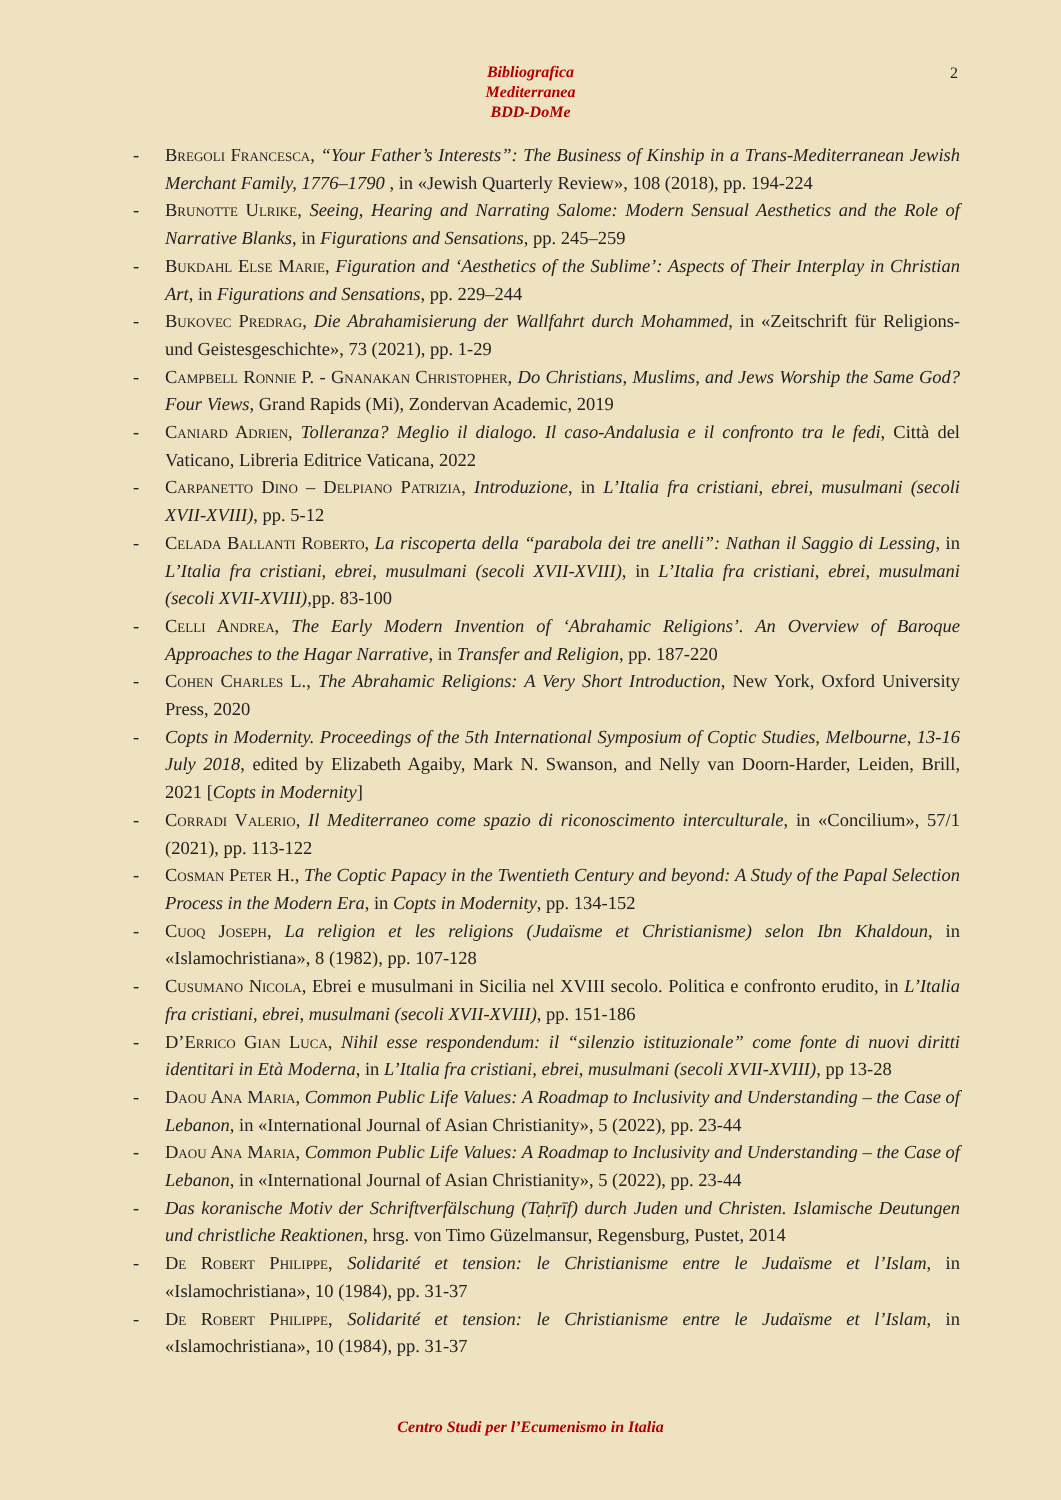Bibliografica
Mediterranea
BDD-DoMe
2
- Bregoli Francesca, “Your Father’s Interests”: The Business of Kinship in a Trans-Mediterranean Jewish Merchant Family, 1776–1790 , in «Jewish Quarterly Review», 108 (2018), pp. 194-224
- Brunotte Ulrike, Seeing, Hearing and Narrating Salome: Modern Sensual Aesthetics and the Role of Narrative Blanks, in Figurations and Sensations, pp. 245–259
- Bukdahl Else Marie, Figuration and ‘Aesthetics of the Sublime’: Aspects of Their Interplay in Christian Art, in Figurations and Sensations, pp. 229–244
- Bukovec Predrag, Die Abrahamisierung der Wallfahrt durch Mohammed, in «Zeitschrift für Religions- und Geistesgeschichte», 73 (2021), pp. 1-29
- Campbell Ronnie P. - Gnanakan Christopher, Do Christians, Muslims, and Jews Worship the Same God? Four Views, Grand Rapids (Mi), Zondervan Academic, 2019
- Caniard Adrien, Tolleranza? Meglio il dialogo. Il caso-Andalusia e il confronto tra le fedi, Città del Vaticano, Libreria Editrice Vaticana, 2022
- Carpanetto Dino – Delpiano Patrizia, Introduzione, in L’Italia fra cristiani, ebrei, musulmani (secoli XVII-XVIII), pp. 5-12
- Celada Ballanti Roberto, La riscoperta della “parabola dei tre anelli”: Nathan il Saggio di Lessing, in L’Italia fra cristiani, ebrei, musulmani (secoli XVII-XVIII), in L’Italia fra cristiani, ebrei, musulmani (secoli XVII-XVIII),pp. 83-100
- Celli Andrea, The Early Modern Invention of ‘Abrahamic Religions’. An Overview of Baroque Approaches to the Hagar Narrative, in Transfer and Religion, pp. 187-220
- Cohen Charles L., The Abrahamic Religions: A Very Short Introduction, New York, Oxford University Press, 2020
- Copts in Modernity. Proceedings of the 5th International Symposium of Coptic Studies, Melbourne, 13-16 July 2018, edited by Elizabeth Agaiby, Mark N. Swanson, and Nelly van Doorn-Harder, Leiden, Brill, 2021 [Copts in Modernity]
- Corradi Valerio, Il Mediterraneo come spazio di riconoscimento interculturale, in «Concilium», 57/1 (2021), pp. 113-122
- Cosman Peter H., The Coptic Papacy in the Twentieth Century and beyond: A Study of the Papal Selection Process in the Modern Era, in Copts in Modernity, pp. 134-152
- Cuoq Joseph, La religion et les religions (Judaïsme et Christianisme) selon Ibn Khaldoun, in «Islamochristiana», 8 (1982), pp. 107-128
- Cusumano Nicola, Ebrei e musulmani in Sicilia nel XVIII secolo. Politica e confronto erudito, in L’Italia fra cristiani, ebrei, musulmani (secoli XVII-XVIII), pp. 151-186
- D’Errico Gian Luca, Nihil esse respondendum: il “silenzio istituzionale” come fonte di nuovi diritti identitari in Età Moderna, in L’Italia fra cristiani, ebrei, musulmani (secoli XVII-XVIII), pp 13-28
- Daou Ana Maria, Common Public Life Values: A Roadmap to Inclusivity and Understanding – the Case of Lebanon, in «International Journal of Asian Christianity», 5 (2022), pp. 23-44
- Daou Ana Maria, Common Public Life Values: A Roadmap to Inclusivity and Understanding – the Case of Lebanon, in «International Journal of Asian Christianity», 5 (2022), pp. 23-44
- Das koranische Motiv der Schriftverfälschung (Taḥrīf) durch Juden und Christen. Islamische Deutungen und christliche Reaktionen, hrsg. von Timo Güzelmansur, Regensburg, Pustet, 2014
- De Robert Philippe, Solidarité et tension: le Christianisme entre le Judaïsme et l’Islam, in «Islamochristiana», 10 (1984), pp. 31-37
- De Robert Philippe, Solidarité et tension: le Christianisme entre le Judaïsme et l’Islam, in «Islamochristiana», 10 (1984), pp. 31-37
Centro Studi per l’Ecumenismo in Italia